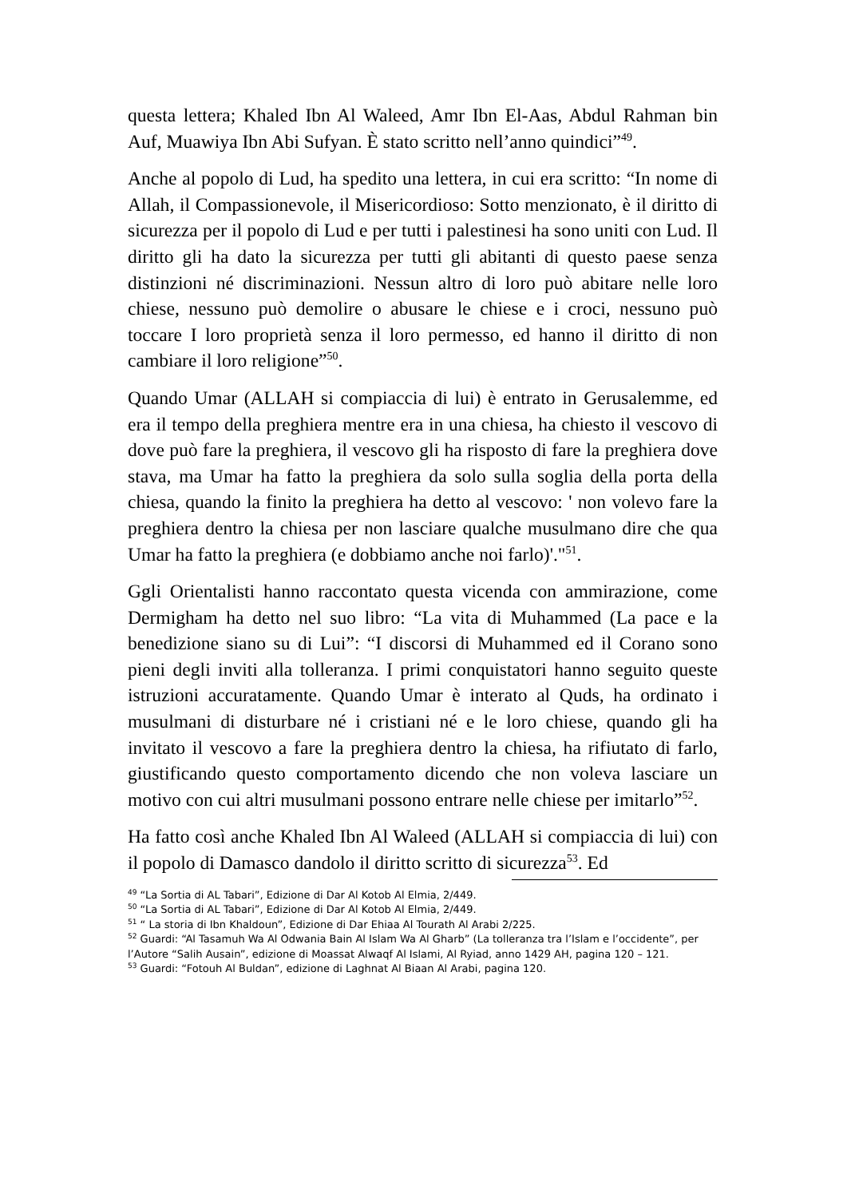questa lettera; Khaled Ibn Al Waleed, Amr Ibn El-Aas, Abdul Rahman bin Auf, Muawiya Ibn Abi Sufyan. È stato scritto nell’anno quindici”<sup>49</sup>.
Anche al popolo di Lud, ha spedito una lettera, in cui era scritto: “In nome di Allah, il Compassionevole, il Misericordioso: Sotto menzionato, è il diritto di sicurezza per il popolo di Lud e per tutti i palestinesi ha sono uniti con Lud. Il diritto gli ha dato la sicurezza per tutti gli abitanti di questo paese senza distinzioni né discriminazioni. Nessun altro di loro può abitare nelle loro chiese, nessuno può demolire o abusare le chiese e i croci, nessuno può toccare I loro proprietà senza il loro permesso, ed hanno il diritto di non cambiare il loro religione”<sup>50</sup>.
Quando Umar (ALLAH si compiaccia di lui) è entrato in Gerusalemme, ed era il tempo della preghiera mentre era in una chiesa, ha chiesto il vescovo di dove può fare la preghiera, il vescovo gli ha risposto di fare la preghiera dove stava, ma Umar ha fatto la preghiera da solo sulla soglia della porta della chiesa, quando la finito la preghiera ha detto al vescovo: ' non volevo fare la preghiera dentro la chiesa per non lasciare qualche musulmano dire che qua Umar ha fatto la preghiera (e dobbiamo anche noi farlo)'."<sup>51</sup>.
Ggli Orientalisti hanno raccontato questa vicenda con ammirazione, come Dermigham ha detto nel suo libro: “La vita di Muhammed (La pace e la benedizione siano su di Lui”: “I discorsi di Muhammed ed il Corano sono pieni degli inviti alla tolleranza. I primi conquistatori hanno seguito queste istruzioni accuratamente. Quando Umar è interato al Quds, ha ordinato i musulmani di disturbare né i cristiani né e le loro chiese, quando gli ha invitato il vescovo a fare la preghiera dentro la chiesa, ha rifiutato di farlo, giustificando questo comportamento dicendo che non voleva lasciare un motivo con cui altri musulmani possono entrare nelle chiese per imitarlo”<sup>52</sup>.
Ha fatto così anche Khaled Ibn Al Waleed (ALLAH si compiaccia di lui) con il popolo di Damasco dandolo il diritto scritto di sicurezza<sup>53</sup>. Ed
<sup>49</sup> “La Sortia di AL Tabari”, Edizione di Dar Al Kotob Al Elmia, 2/449.
<sup>50</sup> “La Sortia di AL Tabari”, Edizione di Dar Al Kotob Al Elmia, 2/449.
<sup>51</sup> “ La storia di Ibn Khaldoun”, Edizione di Dar Ehiaa Al Tourath Al Arabi 2/225.
<sup>52</sup> Guardi: “Al Tasamuh Wa Al Odwania Bain Al Islam Wa Al Gharb” (La tolleranza tra l’Islam e l’occidente”, per l’Autore “Salih Ausain”, edizione di Moassat Alwaqf Al Islami, Al Ryiad, anno 1429 AH, pagina 120 – 121.
<sup>53</sup> Guardi: “Fotouh Al Buldan”, edizione di Laghnat Al Biaan Al Arabi, pagina 120.